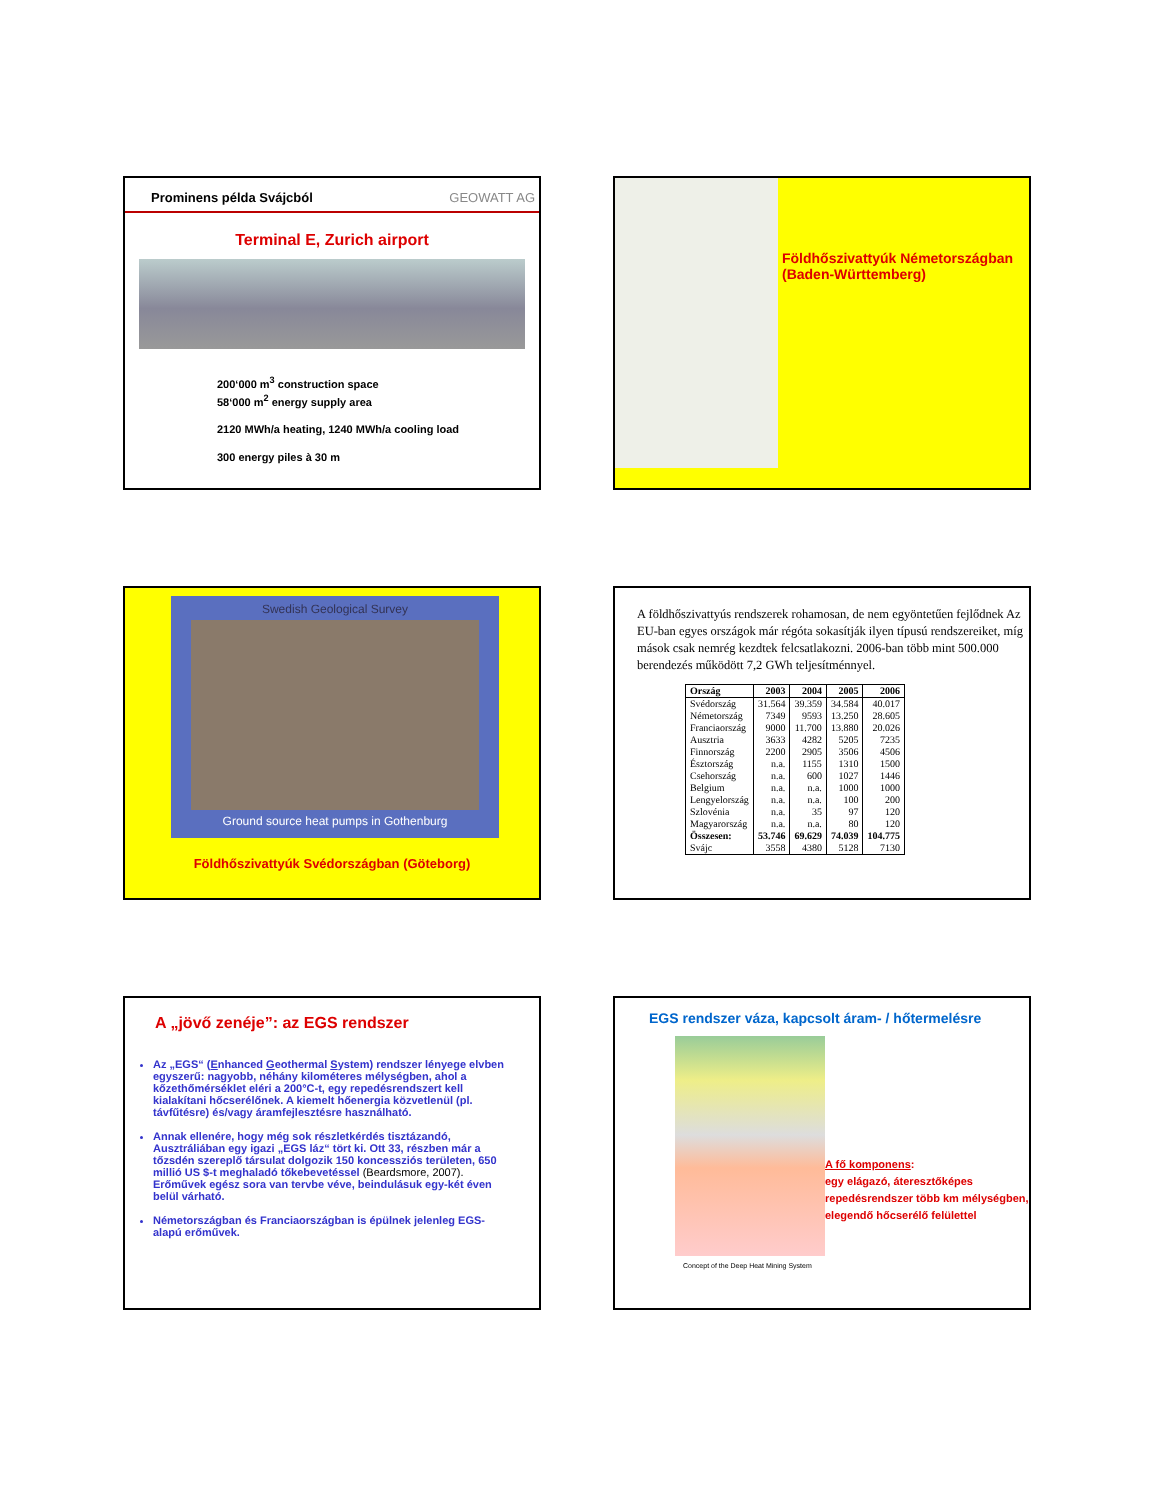Prominens példa Svájcból GEOWATT AG
Terminal E, Zurich airport
200‘000 m<sup>3</sup> construction space
58‘000 m<sup>2</sup> energy supply area
2120 MWh/a heating, 1240 MWh/a cooling load
300 energy piles à 30 m
Földhőszivattyúk Németországban (Baden-Württemberg)
Swedish Geological Survey
Ground source heat pumps in Gothenburg
Földhőszivattyúk Svédországban (Göteborg)
A földhőszivattyús rendszerek rohamosan, de nem egyöntetűen fejlődnek Az EU-ban egyes országok már régóta sokasítják ilyen típusú rendszereiket, míg mások csak nemrég kezdtek felcsatlakozni. 2006-ban több mint 500.000 berendezés működött 7,2 GWh teljesítménnyel.
| Ország | 2003 | 2004 | 2005 | 2006 |
| --- | --- | --- | --- | --- |
| Svédország | 31.564 | 39.359 | 34.584 | 40.017 |
| Németország | 7349 | 9593 | 13.250 | 28.605 |
| Franciaország | 9000 | 11.700 | 13.880 | 20.026 |
| Ausztria | 3633 | 4282 | 5205 | 7235 |
| Finnország | 2200 | 2905 | 3506 | 4506 |
| Észtország | n.a. | 1155 | 1310 | 1500 |
| Csehország | n.a. | 600 | 1027 | 1446 |
| Belgium | n.a. | n.a. | 1000 | 1000 |
| Lengyelország | n.a. | n.a. | 100 | 200 |
| Szlovénia | n.a. | 35 | 97 | 120 |
| Magyarország | n.a. | n.a. | 80 | 120 |
| Összesen: | 53.746 | 69.629 | 74.039 | 104.775 |
| Svájc | 3558 | 4380 | 5128 | 7130 |
A „jövő zenéje”: az EGS rendszer
Az „EGS“ (Enhanced Geothermal System) rendszer lényege elvben egyszerű: nagyobb, néhány kilométeres mélységben, ahol a kőzethőmérséklet eléri a 200°C-t, egy repedésrendszert kell kialakítani hőcserélőnek. A kiemelt hőenergia közvetlenül (pl. távfűtésre) és/vagy áramfejlesztésre használható.
Annak ellenére, hogy még sok részletkérdés tisztázandó, Ausztráliában egy igazi „EGS láz“ tört ki. Ott 33, részben már a tőzsdén szereplő társulat dolgozik 150 koncessziós területen, 650 millió US $-t meghaladó tőkebevetéssel (Beardsmore, 2007). Erőművek egész sora van tervbe véve, beindulásuk egy-két éven belül várható.
Németországban és Franciaországban is épülnek jelenleg EGS-alapú erőművek.
EGS rendszer váza, kapcsolt áram- / hőtermelésre
Concept of the Deep Heat Mining System
A fő komponens:
egy elágazó, áteresztőképes repedésrendszer több km mélységben, elegendő hőcserélő felülettel